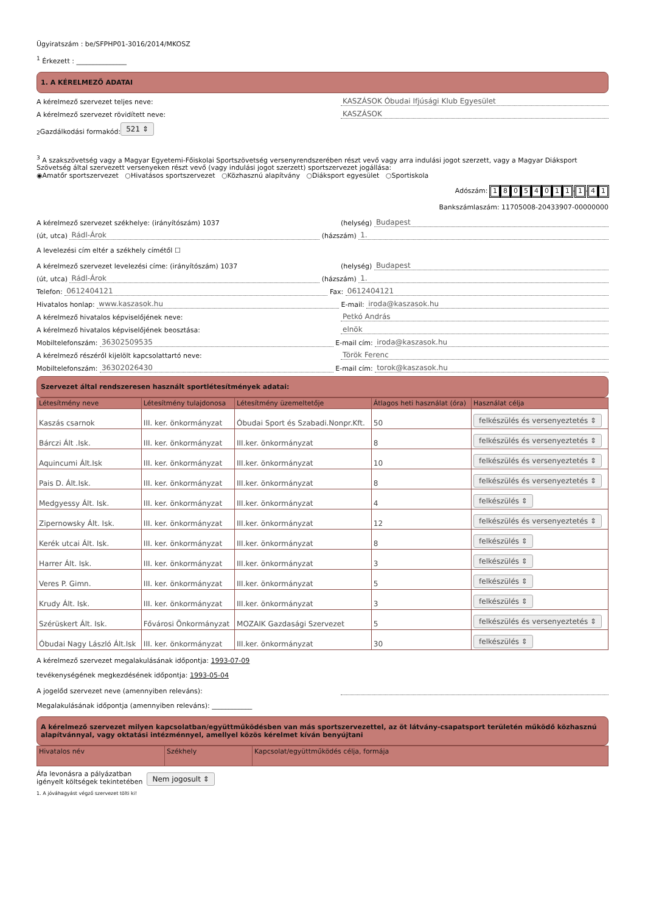Ügyiratszám : be/SFPHP01-3016/2014/MKOSZ
<sup>1</sup> Érkezett : _______________
1. A KÉRELMEZŐ ADATAI
A kérelmező szervezet teljes neve:
KASZÁSOK Óbudai Ifjúsági Klub Egyesület
A kérelmező szervezet rövidített neve:
KASZÁSOK
<sup>2</sup> Gazdálkodási formakód: 521 ⇕
<sup>3</sup> A szakszövetség vagy a Magyar Egyetemi-Főiskolai Sportszövetség versenyrendszerében részt vevő vagy arra indulási jogot szerzett, vagy a Magyar Diáksport Szövetség által szervezett versenyeken részt vevő (vagy indulási jogot szerzett) sportszervezet jogállása:
◉Amatőr sportszervezet ○Hivatásos sportszervezet ○Közhasznú alapítvány ○Diáksport egyesület ○Sportiskola
Adószám: 18054011 - 1 - 4 1
Bankszámlaszám: 11705008-20433907-00000000
A kérelmező szervezet székhelye: (irányítószám) 1037
(helység)
Budapest
(út, utca)
Rádl-Árok
(házszám)
1.
A levelezési cím eltér a székhely címétől ☐
A kérelmező szervezet levelezési címe: (irányítószám) 1037
(helység)
Budapest
(út, utca)
Rádl-Árok
(házszám)
1.
Telefon:
0612404121
Fax:
0612404121
Hivatalos honlap:
www.kaszasok.hu
E-mail:
iroda@kaszasok.hu
A kérelmező hivatalos képviselőjének neve:
Petkó András
A kérelmező hivatalos képviselőjének beosztása:
elnök
Mobiltelefonszám:
36302509535
E-mail cím:
iroda@kaszasok.hu
A kérelmező részéről kijelölt kapcsolattartó neve:
Török Ferenc
Mobiltelefonszám:
36302026430
E-mail cím:
torok@kaszasok.hu
Szervezet által rendszeresen használt sportlétesítmények adatai:
| Létesítmény neve | Létesítmény tulajdonosa | Létesítmény üzemeltetője | Átlagos heti használat (óra) | Használat célja |
| --- | --- | --- | --- | --- |
| Kaszás csarnok | III. ker. önkormányzat | Óbudai Sport és Szabadi.Nonpr.Kft. | 50 | felkészülés és versenyeztetés ⇕ |
| Bárczi Ált .Isk. | III. ker. önkormányzat | III.ker. önkormányzat | 8 | felkészülés és versenyeztetés ⇕ |
| Aquincumi Ált.Isk | III. ker. önkormányzat | III.ker. önkormányzat | 10 | felkészülés és versenyeztetés ⇕ |
| Pais D. Ált.Isk. | III. ker. önkormányzat | III.ker. önkormányzat | 8 | felkészülés és versenyeztetés ⇕ |
| Medgyessy Ált. Isk. | III. ker. önkormányzat | III.ker. önkormányzat | 4 | felkészülés ⇕ |
| Zipernowsky Ált. Isk. | III. ker. önkormányzat | III.ker. önkormányzat | 12 | felkészülés és versenyeztetés ⇕ |
| Kerék utcai Ált. Isk. | III. ker. önkormányzat | III.ker. önkormányzat | 8 | felkészülés ⇕ |
| Harrer Ált. Isk. | III. ker. önkormányzat | III.ker. önkormányzat | 3 | felkészülés ⇕ |
| Veres P. Gimn. | III. ker. önkormányzat | III.ker. önkormányzat | 5 | felkészülés ⇕ |
| Krudy Ált. Isk. | III. ker. önkormányzat | III.ker. önkormányzat | 3 | felkészülés ⇕ |
| Szérüskert Ált. Isk. | Fővárosi Önkormányzat | MOZAIK Gazdasági Szervezet | 5 | felkészülés és versenyeztetés ⇕ |
| Óbudai Nagy László Ált.Isk | III. ker. önkormányzat | III.ker. önkormányzat | 30 | felkészülés ⇕ |
A kérelmező szervezet megalakulásának időpontja: 1993-07-09
tevékenységének megkezdésének időpontja: 1993-05-04
A jogelőd szervezet neve (amennyiben releváns):
Megalakulásának időpontja (amennyiben releváns): ____________
A kérelmező szervezet milyen kapcsolatban/együttműködésben van más sportszervezettel, az öt látvány-csapatsport területén működő közhasznú alapítvánnyal, vagy oktatási intézménnyel, amellyel közös kérelmet kíván benyújtani
| Hivatalos név | Székhely | Kapcsolat/együttműködés célja, formája |
| --- | --- | --- |
Áfa levonásra a pályázatban
igényelt költségek tekintetében Nem jogosult ⇕
1. A jóváhagyást végző szervezet tölti ki!